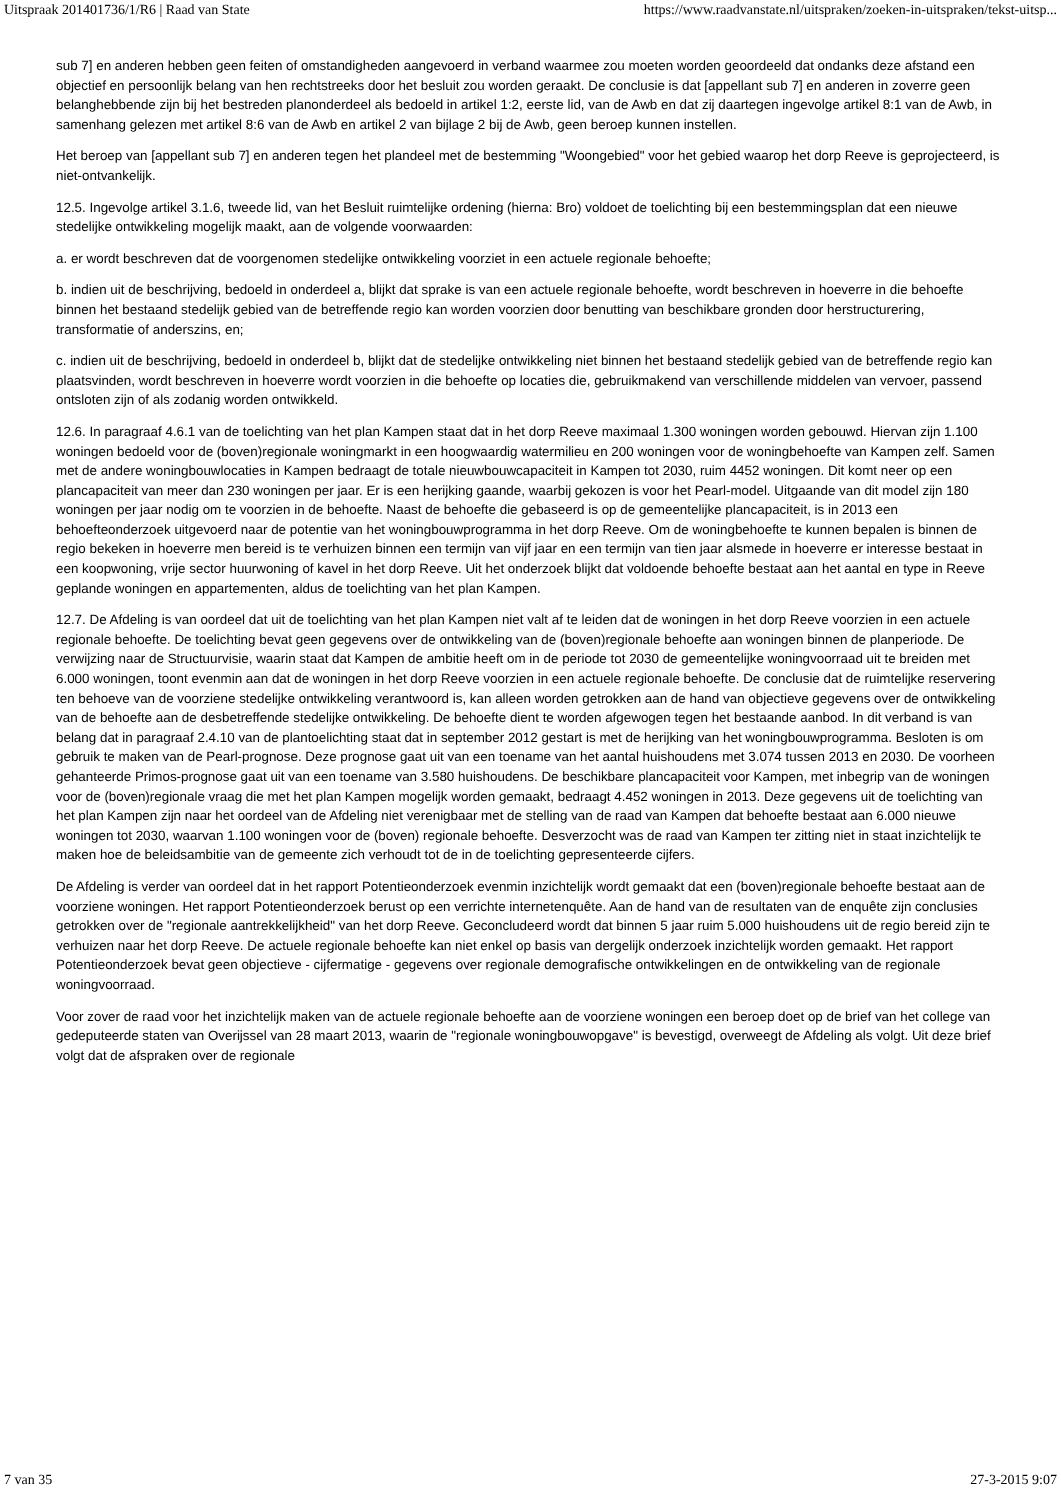Uitspraak 201401736/1/R6 | Raad van State https://www.raadvanstate.nl/uitspraken/zoeken-in-uitspraken/tekst-uitsp...
sub 7] en anderen hebben geen feiten of omstandigheden aangevoerd in verband waarmee zou moeten worden geoordeeld dat ondanks deze afstand een objectief en persoonlijk belang van hen rechtstreeks door het besluit zou worden geraakt. De conclusie is dat [appellant sub 7] en anderen in zoverre geen belanghebbende zijn bij het bestreden planonderdeel als bedoeld in artikel 1:2, eerste lid, van de Awb en dat zij daartegen ingevolge artikel 8:1 van de Awb, in samenhang gelezen met artikel 8:6 van de Awb en artikel 2 van bijlage 2 bij de Awb, geen beroep kunnen instellen.
Het beroep van [appellant sub 7] en anderen tegen het plandeel met de bestemming "Woongebied" voor het gebied waarop het dorp Reeve is geprojecteerd, is niet-ontvankelijk.
12.5. Ingevolge artikel 3.1.6, tweede lid, van het Besluit ruimtelijke ordening (hierna: Bro) voldoet de toelichting bij een bestemmingsplan dat een nieuwe stedelijke ontwikkeling mogelijk maakt, aan de volgende voorwaarden:
a. er wordt beschreven dat de voorgenomen stedelijke ontwikkeling voorziet in een actuele regionale behoefte;
b. indien uit de beschrijving, bedoeld in onderdeel a, blijkt dat sprake is van een actuele regionale behoefte, wordt beschreven in hoeverre in die behoefte binnen het bestaand stedelijk gebied van de betreffende regio kan worden voorzien door benutting van beschikbare gronden door herstructurering, transformatie of anderszins, en;
c. indien uit de beschrijving, bedoeld in onderdeel b, blijkt dat de stedelijke ontwikkeling niet binnen het bestaand stedelijk gebied van de betreffende regio kan plaatsvinden, wordt beschreven in hoeverre wordt voorzien in die behoefte op locaties die, gebruikmakend van verschillende middelen van vervoer, passend ontsloten zijn of als zodanig worden ontwikkeld.
12.6. In paragraaf 4.6.1 van de toelichting van het plan Kampen staat dat in het dorp Reeve maximaal 1.300 woningen worden gebouwd. Hiervan zijn 1.100 woningen bedoeld voor de (boven)regionale woningmarkt in een hoogwaardig watermilieu en 200 woningen voor de woningbehoefte van Kampen zelf. Samen met de andere woningbouwlocaties in Kampen bedraagt de totale nieuwbouwcapaciteit in Kampen tot 2030, ruim 4452 woningen. Dit komt neer op een plancapaciteit van meer dan 230 woningen per jaar. Er is een herijking gaande, waarbij gekozen is voor het Pearl-model. Uitgaande van dit model zijn 180 woningen per jaar nodig om te voorzien in de behoefte. Naast de behoefte die gebaseerd is op de gemeentelijke plancapaciteit, is in 2013 een behoefteonderzoek uitgevoerd naar de potentie van het woningbouwprogramma in het dorp Reeve. Om de woningbehoefte te kunnen bepalen is binnen de regio bekeken in hoeverre men bereid is te verhuizen binnen een termijn van vijf jaar en een termijn van tien jaar alsmede in hoeverre er interesse bestaat in een koopwoning, vrije sector huurwoning of kavel in het dorp Reeve. Uit het onderzoek blijkt dat voldoende behoefte bestaat aan het aantal en type in Reeve geplande woningen en appartementen, aldus de toelichting van het plan Kampen.
12.7. De Afdeling is van oordeel dat uit de toelichting van het plan Kampen niet valt af te leiden dat de woningen in het dorp Reeve voorzien in een actuele regionale behoefte. De toelichting bevat geen gegevens over de ontwikkeling van de (boven)regionale behoefte aan woningen binnen de planperiode. De verwijzing naar de Structuurvisie, waarin staat dat Kampen de ambitie heeft om in de periode tot 2030 de gemeentelijke woningvoorraad uit te breiden met 6.000 woningen, toont evenmin aan dat de woningen in het dorp Reeve voorzien in een actuele regionale behoefte. De conclusie dat de ruimtelijke reservering ten behoeve van de voorziene stedelijke ontwikkeling verantwoord is, kan alleen worden getrokken aan de hand van objectieve gegevens over de ontwikkeling van de behoefte aan de desbetreffende stedelijke ontwikkeling. De behoefte dient te worden afgewogen tegen het bestaande aanbod. In dit verband is van belang dat in paragraaf 2.4.10 van de plantoelichting staat dat in september 2012 gestart is met de herijking van het woningbouwprogramma. Besloten is om gebruik te maken van de Pearl-prognose. Deze prognose gaat uit van een toename van het aantal huishoudens met 3.074 tussen 2013 en 2030. De voorheen gehanteerde Primos-prognose gaat uit van een toename van 3.580 huishoudens. De beschikbare plancapaciteit voor Kampen, met inbegrip van de woningen voor de (boven)regionale vraag die met het plan Kampen mogelijk worden gemaakt, bedraagt 4.452 woningen in 2013. Deze gegevens uit de toelichting van het plan Kampen zijn naar het oordeel van de Afdeling niet verenigbaar met de stelling van de raad van Kampen dat behoefte bestaat aan 6.000 nieuwe woningen tot 2030, waarvan 1.100 woningen voor de (boven) regionale behoefte. Desverzocht was de raad van Kampen ter zitting niet in staat inzichtelijk te maken hoe de beleidsambitie van de gemeente zich verhoudt tot de in de toelichting gepresenteerde cijfers.
De Afdeling is verder van oordeel dat in het rapport Potentieonderzoek evenmin inzichtelijk wordt gemaakt dat een (boven)regionale behoefte bestaat aan de voorziene woningen. Het rapport Potentieonderzoek berust op een verrichte internetenquête. Aan de hand van de resultaten van de enquête zijn conclusies getrokken over de "regionale aantrekkelijkheid" van het dorp Reeve. Geconcludeerd wordt dat binnen 5 jaar ruim 5.000 huishoudens uit de regio bereid zijn te verhuizen naar het dorp Reeve. De actuele regionale behoefte kan niet enkel op basis van dergelijk onderzoek inzichtelijk worden gemaakt. Het rapport Potentieonderzoek bevat geen objectieve - cijfermatige - gegevens over regionale demografische ontwikkelingen en de ontwikkeling van de regionale woningvoorraad.
Voor zover de raad voor het inzichtelijk maken van de actuele regionale behoefte aan de voorziene woningen een beroep doet op de brief van het college van gedeputeerde staten van Overijssel van 28 maart 2013, waarin de "regionale woningbouwopgave" is bevestigd, overweegt de Afdeling als volgt. Uit deze brief volgt dat de afspraken over de regionale
7 van 35 27-3-2015 9:07